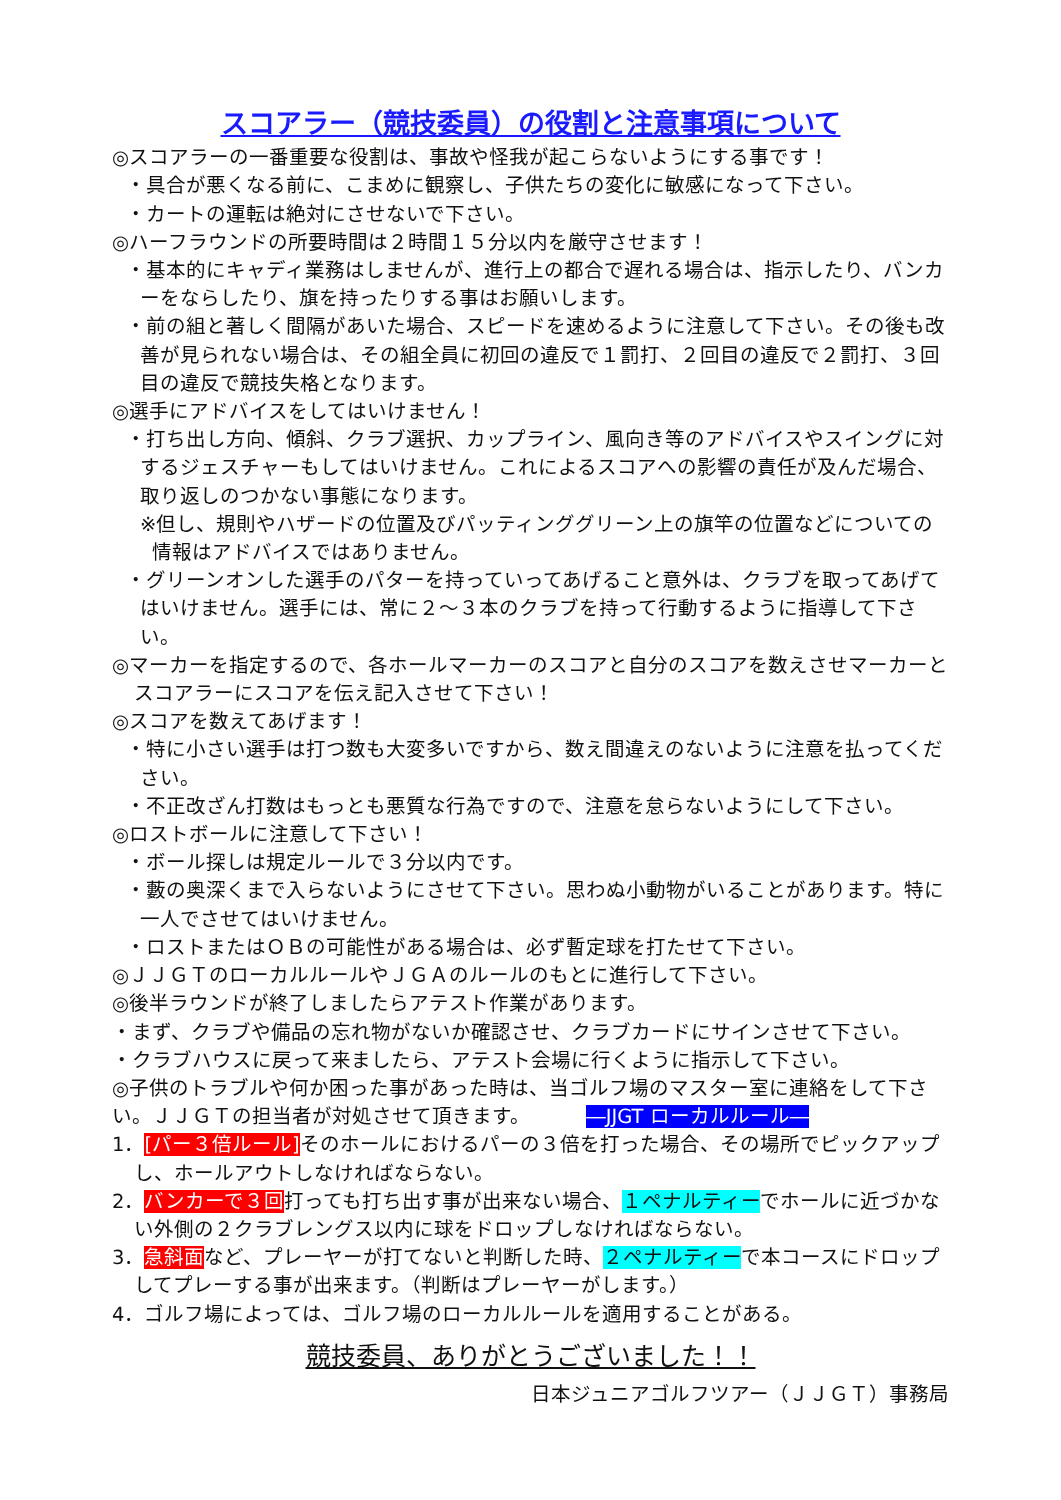スコアラー（競技委員）の役割と注意事項について
◎スコアラーの一番重要な役割は、事故や怪我が起こらないようにする事です！
・具合が悪くなる前に、こまめに観察し、子供たちの変化に敏感になって下さい。
・カートの運転は絶対にさせないで下さい。
◎ハーフラウンドの所要時間は２時間１５分以内を厳守させます！
・基本的にキャディ業務はしませんが、進行上の都合で遅れる場合は、指示したり、バンカーをならしたり、旗を持ったりする事はお願いします。
・前の組と著しく間隔があいた場合、スピードを速めるように注意して下さい。その後も改善が見られない場合は、その組全員に初回の違反で１罰打、２回目の違反で２罰打、３回目の違反で競技失格となります。
◎選手にアドバイスをしてはいけません！
・打ち出し方向、傾斜、クラブ選択、カップライン、風向き等のアドバイスやスイングに対するジェスチャーもしてはいけません。これによるスコアへの影響の責任が及んだ場合、取り返しのつかない事態になります。
※但し、規則やハザードの位置及びパッティンググリーン上の旗竿の位置などについての情報はアドバイスではありません。
・グリーンオンした選手のパターを持っていってあげること意外は、クラブを取ってあげてはいけません。選手には、常に２～３本のクラブを持って行動するように指導して下さい。
◎マーカーを指定するので、各ホールマーカーのスコアと自分のスコアを数えさせマーカーとスコアラーにスコアを伝え記入させて下さい！
◎スコアを数えてあげます！
・特に小さい選手は打つ数も大変多いですから、数え間違えのないように注意を払ってください。
・不正改ざん打数はもっとも悪質な行為ですので、注意を怠らないようにして下さい。
◎ロストボールに注意して下さい！
・ボール探しは規定ルールで３分以内です。
・藪の奥深くまで入らないようにさせて下さい。思わぬ小動物がいることがあります。特に一人でさせてはいけません。
・ロストまたはＯＢの可能性がある場合は、必ず暫定球を打たせて下さい。
◎ＪＪＧＴのローカルルールやＪＧＡのルールのもとに進行して下さい。
◎後半ラウンドが終了しましたらアテスト作業があります。
・まず、クラブや備品の忘れ物がないか確認させ、クラブカードにサインさせて下さい。
・クラブハウスに戻って来ましたら、アテスト会場に行くように指示して下さい。
◎子供のトラブルや何か困った事があった時は、当ゴルフ場のマスター室に連絡をして下さい。ＪＪＧＴの担当者が対処させて頂きます。 ―JJGT ローカルルール―
1．[パー３倍ルール] そのホールにおけるパーの３倍を打った場合、その場所でピックアップし、ホールアウトしなければならない。
2．バンカーで３回打っても打ち出す事が出来ない場合、１ペナルティーでホールに近づかない外側の２クラブレングス以内に球をドロップしなければならない。
3．急斜面など、プレーヤーが打てないと判断した時、２ペナルティーで本コースにドロップしてプレーする事が出来ます。（判断はプレーヤーがします。）
4．ゴルフ場によっては、ゴルフ場のローカルルールを適用することがある。
競技委員、ありがとうございました！！
日本ジュニアゴルフツアー（ＪＪＧＴ）事務局